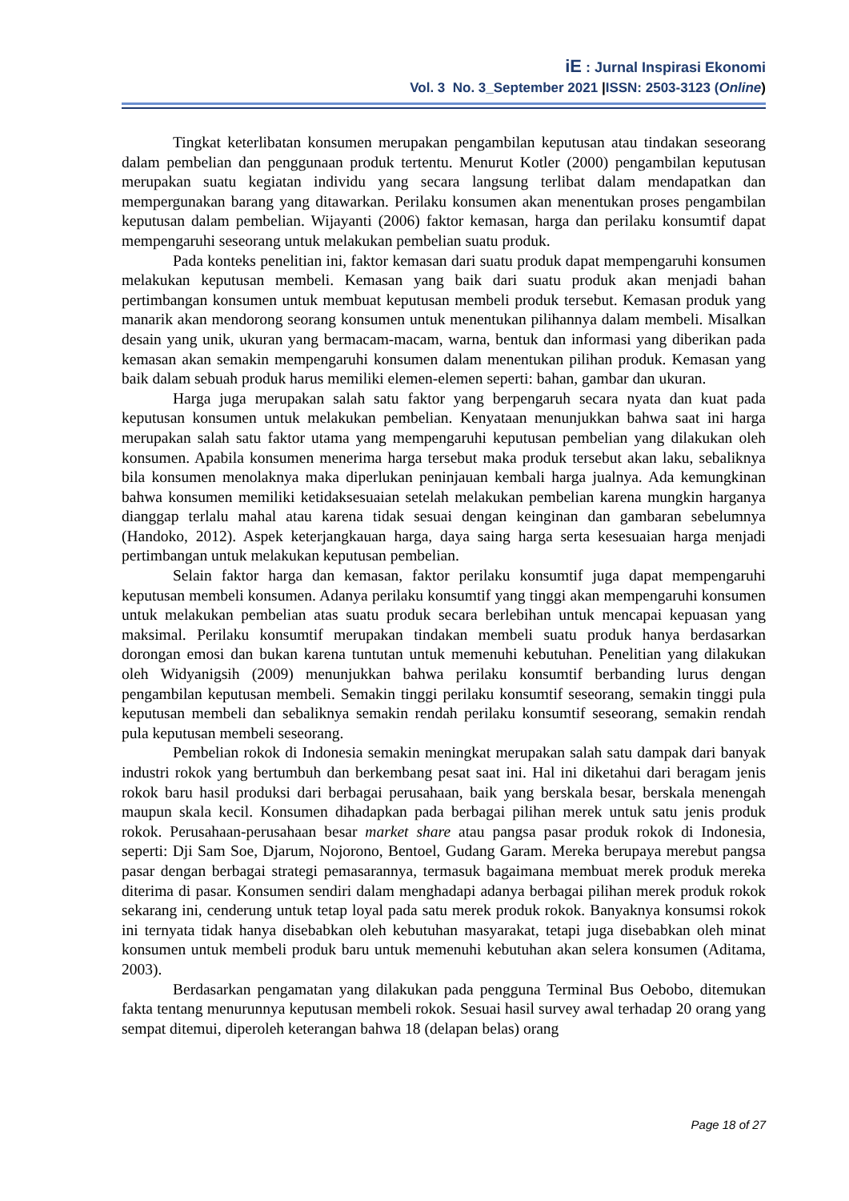iE : Jurnal Inspirasi Ekonomi
Vol. 3 No. 3_September 2021 |ISSN: 2503-3123 (Online)
Tingkat keterlibatan konsumen merupakan pengambilan keputusan atau tindakan seseorang dalam pembelian dan penggunaan produk tertentu. Menurut Kotler (2000) pengambilan keputusan merupakan suatu kegiatan individu yang secara langsung terlibat dalam mendapatkan dan mempergunakan barang yang ditawarkan. Perilaku konsumen akan menentukan proses pengambilan keputusan dalam pembelian. Wijayanti (2006) faktor kemasan, harga dan perilaku konsumtif dapat mempengaruhi seseorang untuk melakukan pembelian suatu produk.
Pada konteks penelitian ini, faktor kemasan dari suatu produk dapat mempengaruhi konsumen melakukan keputusan membeli. Kemasan yang baik dari suatu produk akan menjadi bahan pertimbangan konsumen untuk membuat keputusan membeli produk tersebut. Kemasan produk yang manarik akan mendorong seorang konsumen untuk menentukan pilihannya dalam membeli. Misalkan desain yang unik, ukuran yang bermacam-macam, warna, bentuk dan informasi yang diberikan pada kemasan akan semakin mempengaruhi konsumen dalam menentukan pilihan produk. Kemasan yang baik dalam sebuah produk harus memiliki elemen-elemen seperti: bahan, gambar dan ukuran.
Harga juga merupakan salah satu faktor yang berpengaruh secara nyata dan kuat pada keputusan konsumen untuk melakukan pembelian. Kenyataan menunjukkan bahwa saat ini harga merupakan salah satu faktor utama yang mempengaruhi keputusan pembelian yang dilakukan oleh konsumen. Apabila konsumen menerima harga tersebut maka produk tersebut akan laku, sebaliknya bila konsumen menolaknya maka diperlukan peninjauan kembali harga jualnya. Ada kemungkinan bahwa konsumen memiliki ketidaksesuaian setelah melakukan pembelian karena mungkin harganya dianggap terlalu mahal atau karena tidak sesuai dengan keinginan dan gambaran sebelumnya (Handoko, 2012). Aspek keterjangkauan harga, daya saing harga serta kesesuaian harga menjadi pertimbangan untuk melakukan keputusan pembelian.
Selain faktor harga dan kemasan, faktor perilaku konsumtif juga dapat mempengaruhi keputusan membeli konsumen. Adanya perilaku konsumtif yang tinggi akan mempengaruhi konsumen untuk melakukan pembelian atas suatu produk secara berlebihan untuk mencapai kepuasan yang maksimal. Perilaku konsumtif merupakan tindakan membeli suatu produk hanya berdasarkan dorongan emosi dan bukan karena tuntutan untuk memenuhi kebutuhan. Penelitian yang dilakukan oleh Widyanigsih (2009) menunjukkan bahwa perilaku konsumtif berbanding lurus dengan pengambilan keputusan membeli. Semakin tinggi perilaku konsumtif seseorang, semakin tinggi pula keputusan membeli dan sebaliknya semakin rendah perilaku konsumtif seseorang, semakin rendah pula keputusan membeli seseorang.
Pembelian rokok di Indonesia semakin meningkat merupakan salah satu dampak dari banyak industri rokok yang bertumbuh dan berkembang pesat saat ini. Hal ini diketahui dari beragam jenis rokok baru hasil produksi dari berbagai perusahaan, baik yang berskala besar, berskala menengah maupun skala kecil. Konsumen dihadapkan pada berbagai pilihan merek untuk satu jenis produk rokok. Perusahaan-perusahaan besar market share atau pangsa pasar produk rokok di Indonesia, seperti: Dji Sam Soe, Djarum, Nojorono, Bentoel, Gudang Garam. Mereka berupaya merebut pangsa pasar dengan berbagai strategi pemasarannya, termasuk bagaimana membuat merek produk mereka diterima di pasar. Konsumen sendiri dalam menghadapi adanya berbagai pilihan merek produk rokok sekarang ini, cenderung untuk tetap loyal pada satu merek produk rokok. Banyaknya konsumsi rokok ini ternyata tidak hanya disebabkan oleh kebutuhan masyarakat, tetapi juga disebabkan oleh minat konsumen untuk membeli produk baru untuk memenuhi kebutuhan akan selera konsumen (Aditama, 2003).
Berdasarkan pengamatan yang dilakukan pada pengguna Terminal Bus Oebobo, ditemukan fakta tentang menurunnya keputusan membeli rokok. Sesuai hasil survey awal terhadap 20 orang yang sempat ditemui, diperoleh keterangan bahwa 18 (delapan belas) orang
Page 18 of 27